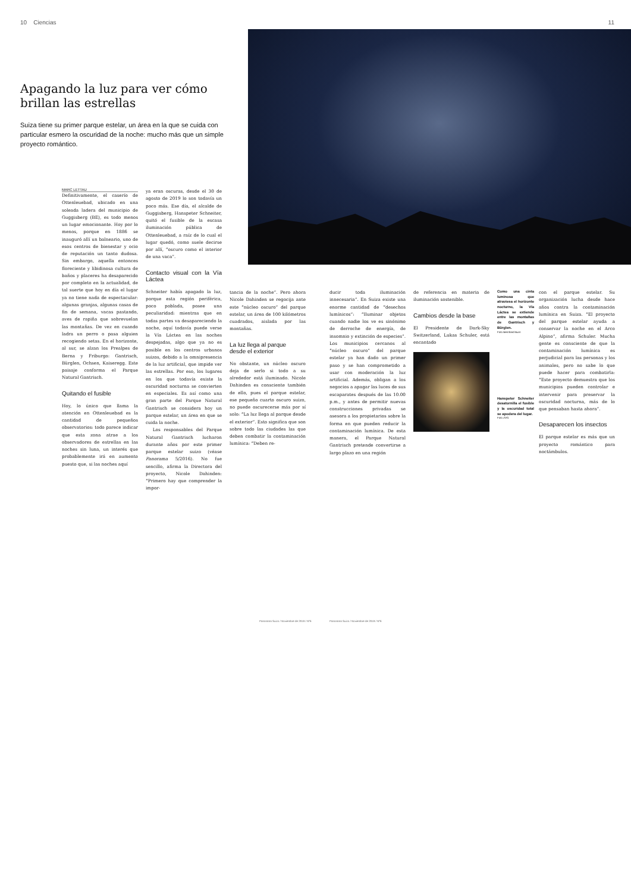10 Ciencias 11
Apagando la luz para ver cómo brillan las estrellas
Suiza tiene su primer parque estelar, un área en la que se cuida con particular esmero la oscuridad de la noche: mucho más que un simple proyecto romántico.
MARC LETTAU
Definitivamente, el caserío de Ottenleuebad, ubicado en una soleada ladera del municipio de Guggisberg (BE), es todo menos un lugar emocionante. Hoy por lo menos, porque en 1886 se inauguró allí un balneario, uno de esos centros de bienestar y ocio de reputación un tanto dudosa. Sin embargo, aquella entonces floreciente y libidinosa cultura de baños y placeres ha desaparecido por completo en la actualidad, de tal suerte que hoy en día el lugar ya no tiene nada de espectacular: algunas granjas, algunas casas de fin de semana, vacas pastando, aves de rapiña que sobrevuelan las montañas. De vez en cuando ladra un perro o pasa alguien recogiendo setas. En el horizonte, al sur, se alzan los Prealpes de Berna y Friburgo: Gantrisch, Bürglen, Ochsen, Kaiseregg. Este paisaje conforma el Parque Natural Gantrisch.
Quitando el fusible
Hoy, lo único que llama la atención en Ottenleuebad es la cantidad de pequeños observatorios: todo parece indicar que esta zona atrae a los observadores de estrellas en las noches sin luna, un interés que probablemente irá en aumento puesto que, si las noches aquí
ya eran oscuras, desde el 30 de agosto de 2019 lo son todavía un poco más. Ese día, el alcalde de Guggisberg, Hanspeter Schneiter, quitó el fusible de la escasa iluminación pública de Ottenleuebad, a raíz de lo cual el lugar quedó, como suele decirse por allí, “oscuro como el interior de una vaca”.
Contacto visual con la Vía Láctea
Schneiter había apagado la luz, porque esta región periférica, poco poblada, posee una peculiaridad: mientras que en todas partes va desapareciendo la noche, aquí todavía puede verse la Vía Láctea en las noches despejadas, algo que ya no es posible en los centros urbanos suizos, debido a la omnipresencia de la luz artificial, que impide ver las estrellas. Por eso, los lugares en los que todavía existe la oscuridad nocturna se convierten en especiales. Es así como una gran parte del Parque Natural Gantrisch se considera hoy un parque estelar, un área en que se cuida la noche.
Los responsables del Parque Natural Gantrisch lucharon durante años por este primer parque estelar suizo (véase Panorama 5/2016). No fue sencillo, afirma la Directora del proyecto, Nicole Dahinden: “Primero hay que comprender la impor-
tancia de la noche”. Pero ahora Nicole Dahinden se regocija ante este “núcleo oscuro” del parque estelar, un área de 100 kilómetros cuadrados, aislada por las montañas.
La luz llega al parque
desde el exterior
No obstante, un núcleo oscuro deja de serlo si todo a su alrededor está iluminado. Nicole Dahinden es consciente también de ello, pues el parque estelar, ese pequeño cuarto oscuro suizo, no puede oscurecerse más por sí solo: “La luz llega al parque desde el exterior”. Esto significa que son sobre todo las ciudades las que deben combatir la contaminación lumínica: “Deben re-
Panorama Suizo / Noviembre de 2019 / Nº6
ducir toda iluminación innecesaria”. En Suiza existe una enorme cantidad de “desechos lumínicos”: “Iluminar objetos cuando nadie los ve es sinónimo de derroche de energía, de insomnio y extinción de especies”. Los municipios cercanos al “núcleo oscuro” del parque estelar ya han dado un primer paso y se han comprometido a usar con moderación la luz artificial. Además, obligan a los negocios a apagar las luces de sus escaparates después de las 10.00 p.m., y antes de permitir nuevas construcciones privadas se asesora a los propietarios sobre la forma en que pueden reducir la contaminación lumínica. De esta manera, el Parque Natural Gantrisch pretende convertirse a largo plazo en una región
Panorama Suizo / Noviembre de 2019 / Nº6
de referencia en materia de iluminación sostenible.
Cambios desde la base
El Presidente de Dark-Sky Switzerland, Lukas Schuler, está encantado
Como una cinta luminosa que atraviesa el horizonte nocturno, la Vía Láctea se extiende entre las montañas de Gantrisch y Bürglen.
Foto Bernhard Burn
Hanspeter Schneiter desatornilla el fusible y la oscuridad total se apodera del lugar.
Foto ZVG
con el parque estelar. Su organización lucha desde hace años contra la contaminación lumínica en Suiza. “El proyecto del parque estelar ayuda a conservar la noche en el Arco Alpino”, afirma Schuler. Mucha gente es consciente de que la contaminación lumínica es perjudicial para las personas y los animales, pero no sabe lo que puede hacer para combatirla: “Este proyecto demuestra que los municipios pueden controlar e intervenir para preservar la oscuridad nocturna, más de lo que pensaban hasta ahora”.
Desaparecen los insectos
El parque estelar es más que un proyecto romántico para noctámbulos.